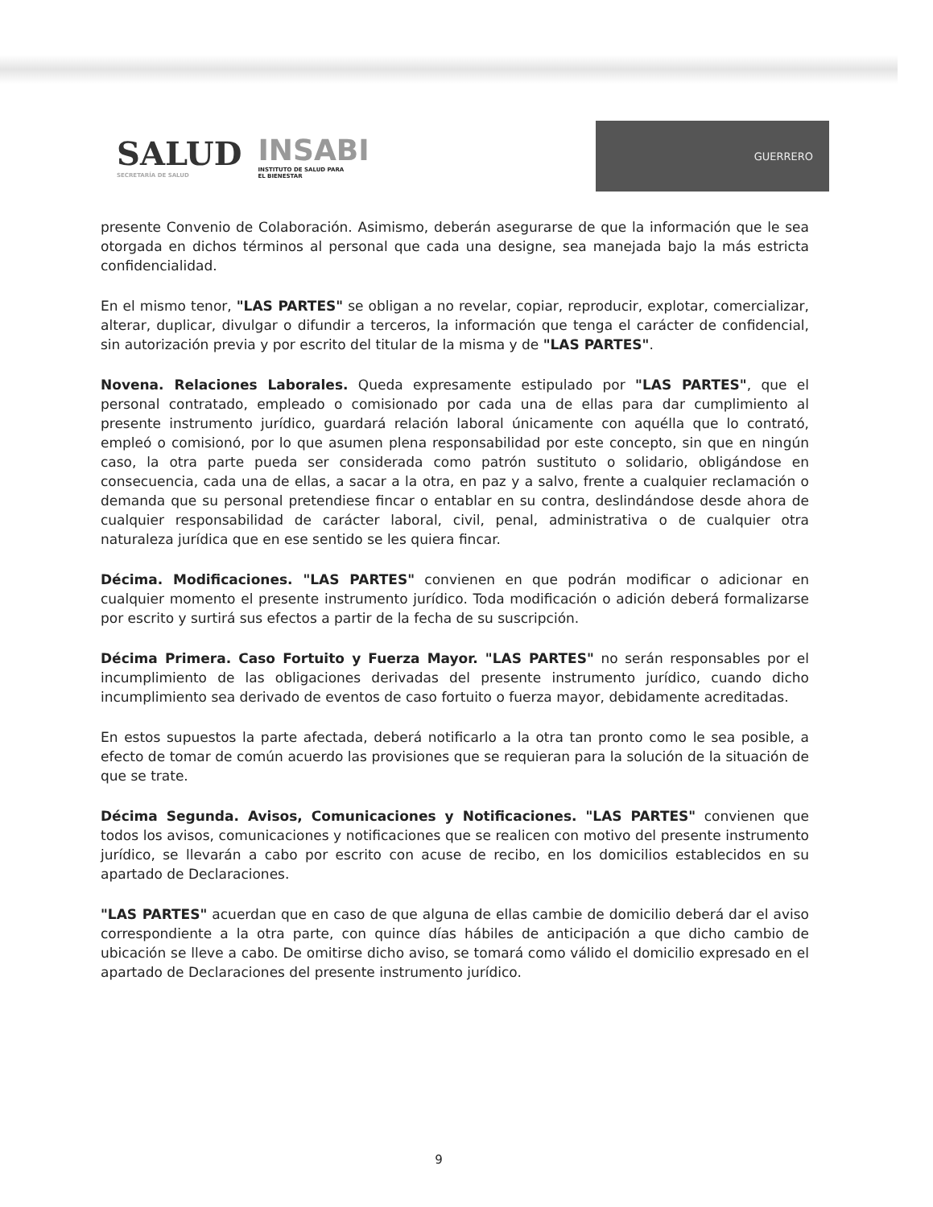SALUD
SECRETARÍA DE SALUD
INSABI
INSTITUTO DE SALUD PARA
EL BIENESTAR
GUERRERO
presente Convenio de Colaboración. Asimismo, deberán asegurarse de que la información que le sea otorgada en dichos términos al personal que cada una designe, sea manejada bajo la más estricta confidencialidad.
En el mismo tenor, "LAS PARTES" se obligan a no revelar, copiar, reproducir, explotar, comercializar, alterar, duplicar, divulgar o difundir a terceros, la información que tenga el carácter de confidencial, sin autorización previa y por escrito del titular de la misma y de "LAS PARTES".
Novena. Relaciones Laborales. Queda expresamente estipulado por "LAS PARTES", que el personal contratado, empleado o comisionado por cada una de ellas para dar cumplimiento al presente instrumento jurídico, guardará relación laboral únicamente con aquélla que lo contrató, empleó o comisionó, por lo que asumen plena responsabilidad por este concepto, sin que en ningún caso, la otra parte pueda ser considerada como patrón sustituto o solidario, obligándose en consecuencia, cada una de ellas, a sacar a la otra, en paz y a salvo, frente a cualquier reclamación o demanda que su personal pretendiese fincar o entablar en su contra, deslindándose desde ahora de cualquier responsabilidad de carácter laboral, civil, penal, administrativa o de cualquier otra naturaleza jurídica que en ese sentido se les quiera fincar.
Décima. Modificaciones. "LAS PARTES" convienen en que podrán modificar o adicionar en cualquier momento el presente instrumento jurídico. Toda modificación o adición deberá formalizarse por escrito y surtirá sus efectos a partir de la fecha de su suscripción.
Décima Primera. Caso Fortuito y Fuerza Mayor. "LAS PARTES" no serán responsables por el incumplimiento de las obligaciones derivadas del presente instrumento jurídico, cuando dicho incumplimiento sea derivado de eventos de caso fortuito o fuerza mayor, debidamente acreditadas.
En estos supuestos la parte afectada, deberá notificarlo a la otra tan pronto como le sea posible, a efecto de tomar de común acuerdo las provisiones que se requieran para la solución de la situación de que se trate.
Décima Segunda. Avisos, Comunicaciones y Notificaciones. "LAS PARTES" convienen que todos los avisos, comunicaciones y notificaciones que se realicen con motivo del presente instrumento jurídico, se llevarán a cabo por escrito con acuse de recibo, en los domicilios establecidos en su apartado de Declaraciones.
"LAS PARTES" acuerdan que en caso de que alguna de ellas cambie de domicilio deberá dar el aviso correspondiente a la otra parte, con quince días hábiles de anticipación a que dicho cambio de ubicación se lleve a cabo. De omitirse dicho aviso, se tomará como válido el domicilio expresado en el apartado de Declaraciones del presente instrumento jurídico.
9